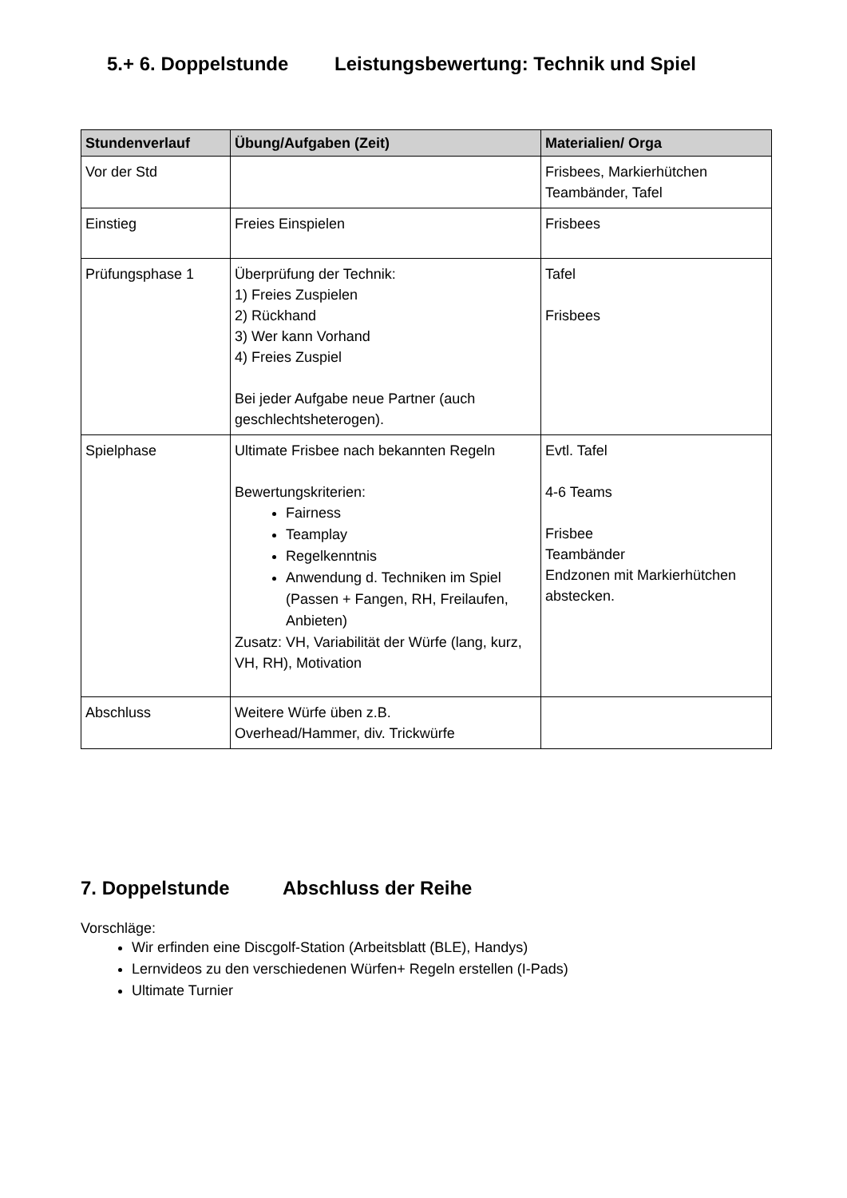5.+ 6. Doppelstunde Leistungsbewertung: Technik und Spiel
| Stundenverlauf | Übung/Aufgaben (Zeit) | Materialien/ Orga |
| --- | --- | --- |
| Vor der Std | | Frisbees, Markierhütchen Teambänder, Tafel |
| Einstieg | Freies Einspielen | Frisbees |
| Prüfungsphase 1 | Überprüfung der Technik: 1) Freies Zuspielen 2) Rückhand 3) Wer kann Vorhand 4) Freies Zuspiel Bei jeder Aufgabe neue Partner (auch geschlechtsheterogen). | Tafel Frisbees |
| Spielphase | Ultimate Frisbee nach bekannten Regeln Bewertungskriterien: Fairness Teamplay Regelkenntnis Anwendung d. Techniken im Spiel (Passen + Fangen, RH, Freilaufen, Anbieten) Zusatz: VH, Variabilität der Würfe (lang, kurz, VH, RH), Motivation | Evtl. Tafel 4-6 Teams Frisbee Teambänder Endzonen mit Markierhütchen abstecken. |
| Abschluss | Weitere Würfe üben z.B. Overhead/Hammer, div. Trickwürfe | |
7. Doppelstunde Abschluss der Reihe
Vorschläge:
Wir erfinden eine Discgolf-Station (Arbeitsblatt (BLE), Handys)
Lernvideos zu den verschiedenen Würfen+ Regeln erstellen (I-Pads)
Ultimate Turnier